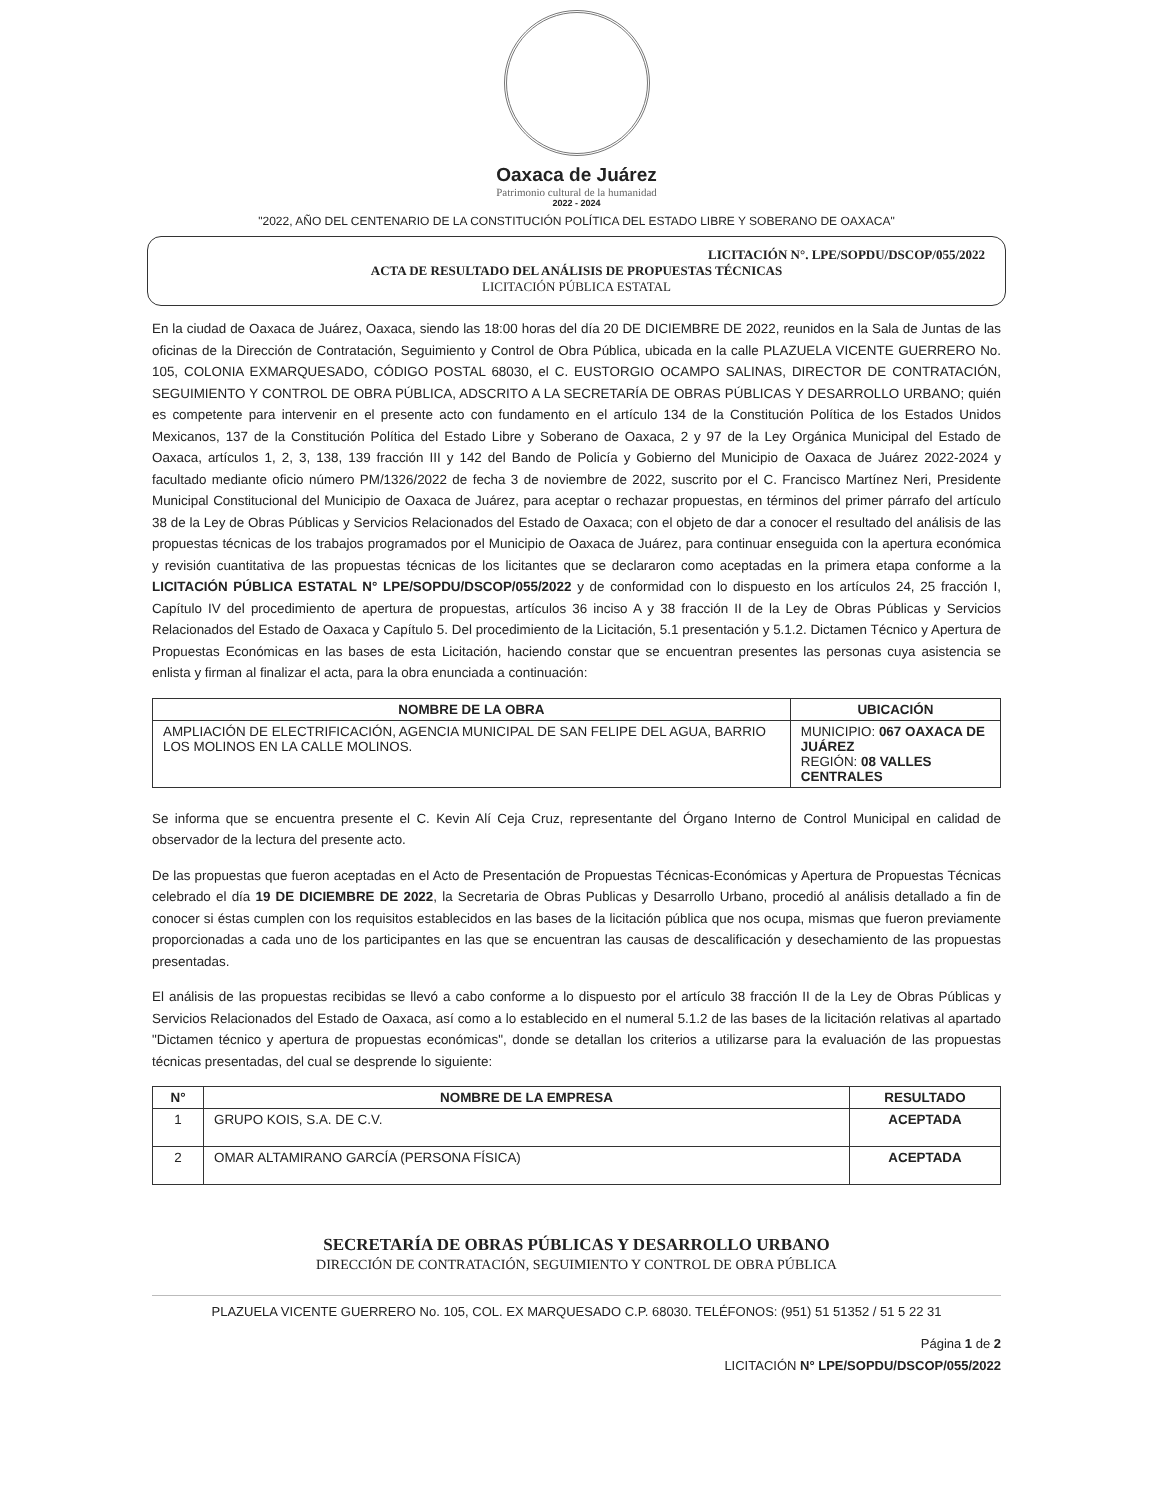Oaxaca de Juárez
Patrimonio cultural de la humanidad
2022 - 2024
"2022, AÑO DEL CENTENARIO DE LA CONSTITUCIÓN POLÍTICA DEL ESTADO LIBRE Y SOBERANO DE OAXACA"
LICITACIÓN N°. LPE/SOPDU/DSCOP/055/2022
ACTA DE RESULTADO DEL ANÁLISIS DE PROPUESTAS TÉCNICAS
LICITACIÓN PÚBLICA ESTATAL
En la ciudad de Oaxaca de Juárez, Oaxaca, siendo las 18:00 horas del día 20 DE DICIEMBRE DE 2022, reunidos en la Sala de Juntas de las oficinas de la Dirección de Contratación, Seguimiento y Control de Obra Pública, ubicada en la calle PLAZUELA VICENTE GUERRERO No. 105, COLONIA EXMARQUESADO, CÓDIGO POSTAL 68030, el C. EUSTORGIO OCAMPO SALINAS, DIRECTOR DE CONTRATACIÓN, SEGUIMIENTO Y CONTROL DE OBRA PÚBLICA, ADSCRITO A LA SECRETARÍA DE OBRAS PÚBLICAS Y DESARROLLO URBANO; quién es competente para intervenir en el presente acto con fundamento en el artículo 134 de la Constitución Política de los Estados Unidos Mexicanos, 137 de la Constitución Política del Estado Libre y Soberano de Oaxaca, 2 y 97 de la Ley Orgánica Municipal del Estado de Oaxaca, artículos 1, 2, 3, 138, 139 fracción III y 142 del Bando de Policía y Gobierno del Municipio de Oaxaca de Juárez 2022-2024 y facultado mediante oficio número PM/1326/2022 de fecha 3 de noviembre de 2022, suscrito por el C. Francisco Martínez Neri, Presidente Municipal Constitucional del Municipio de Oaxaca de Juárez, para aceptar o rechazar propuestas, en términos del primer párrafo del artículo 38 de la Ley de Obras Públicas y Servicios Relacionados del Estado de Oaxaca; con el objeto de dar a conocer el resultado del análisis de las propuestas técnicas de los trabajos programados por el Municipio de Oaxaca de Juárez, para continuar enseguida con la apertura económica y revisión cuantitativa de las propuestas técnicas de los licitantes que se declararon como aceptadas en la primera etapa conforme a la LICITACIÓN PÚBLICA ESTATAL N° LPE/SOPDU/DSCOP/055/2022 y de conformidad con lo dispuesto en los artículos 24, 25 fracción I, Capítulo IV del procedimiento de apertura de propuestas, artículos 36 inciso A y 38 fracción II de la Ley de Obras Públicas y Servicios Relacionados del Estado de Oaxaca y Capítulo 5. Del procedimiento de la Licitación, 5.1 presentación y 5.1.2. Dictamen Técnico y Apertura de Propuestas Económicas en las bases de esta Licitación, haciendo constar que se encuentran presentes las personas cuya asistencia se enlista y firman al finalizar el acta, para la obra enunciada a continuación:
| NOMBRE DE LA OBRA | UBICACIÓN |
| --- | --- |
| AMPLIACIÓN DE ELECTRIFICACIÓN, AGENCIA MUNICIPAL DE SAN FELIPE DEL AGUA, BARRIO LOS MOLINOS EN LA CALLE MOLINOS. | MUNICIPIO: 067 OAXACA DE JUÁREZ REGIÓN: 08 VALLES CENTRALES |
Se informa que se encuentra presente el C. Kevin Alí Ceja Cruz, representante del Órgano Interno de Control Municipal en calidad de observador de la lectura del presente acto.
De las propuestas que fueron aceptadas en el Acto de Presentación de Propuestas Técnicas-Económicas y Apertura de Propuestas Técnicas celebrado el día 19 DE DICIEMBRE DE 2022, la Secretaria de Obras Publicas y Desarrollo Urbano, procedió al análisis detallado a fin de conocer si éstas cumplen con los requisitos establecidos en las bases de la licitación pública que nos ocupa, mismas que fueron previamente proporcionadas a cada uno de los participantes en las que se encuentran las causas de descalificación y desechamiento de las propuestas presentadas.
El análisis de las propuestas recibidas se llevó a cabo conforme a lo dispuesto por el artículo 38 fracción II de la Ley de Obras Públicas y Servicios Relacionados del Estado de Oaxaca, así como a lo establecido en el numeral 5.1.2 de las bases de la licitación relativas al apartado "Dictamen técnico y apertura de propuestas económicas", donde se detallan los criterios a utilizarse para la evaluación de las propuestas técnicas presentadas, del cual se desprende lo siguiente:
| N° | NOMBRE DE LA EMPRESA | RESULTADO |
| --- | --- | --- |
| 1 | GRUPO KOIS, S.A. DE C.V. | ACEPTADA |
| 2 | OMAR ALTAMIRANO GARCÍA (PERSONA FÍSICA) | ACEPTADA |
SECRETARÍA DE OBRAS PÚBLICAS Y DESARROLLO URBANO
DIRECCIÓN DE CONTRATACIÓN, SEGUIMIENTO Y CONTROL DE OBRA PÚBLICA
PLAZUELA VICENTE GUERRERO No. 105, COL. EX MARQUESADO C.P. 68030. TELÉFONOS: (951) 51 51352 / 51 5 22 31
Página 1 de 2
LICITACIÓN N° LPE/SOPDU/DSCOP/055/2022